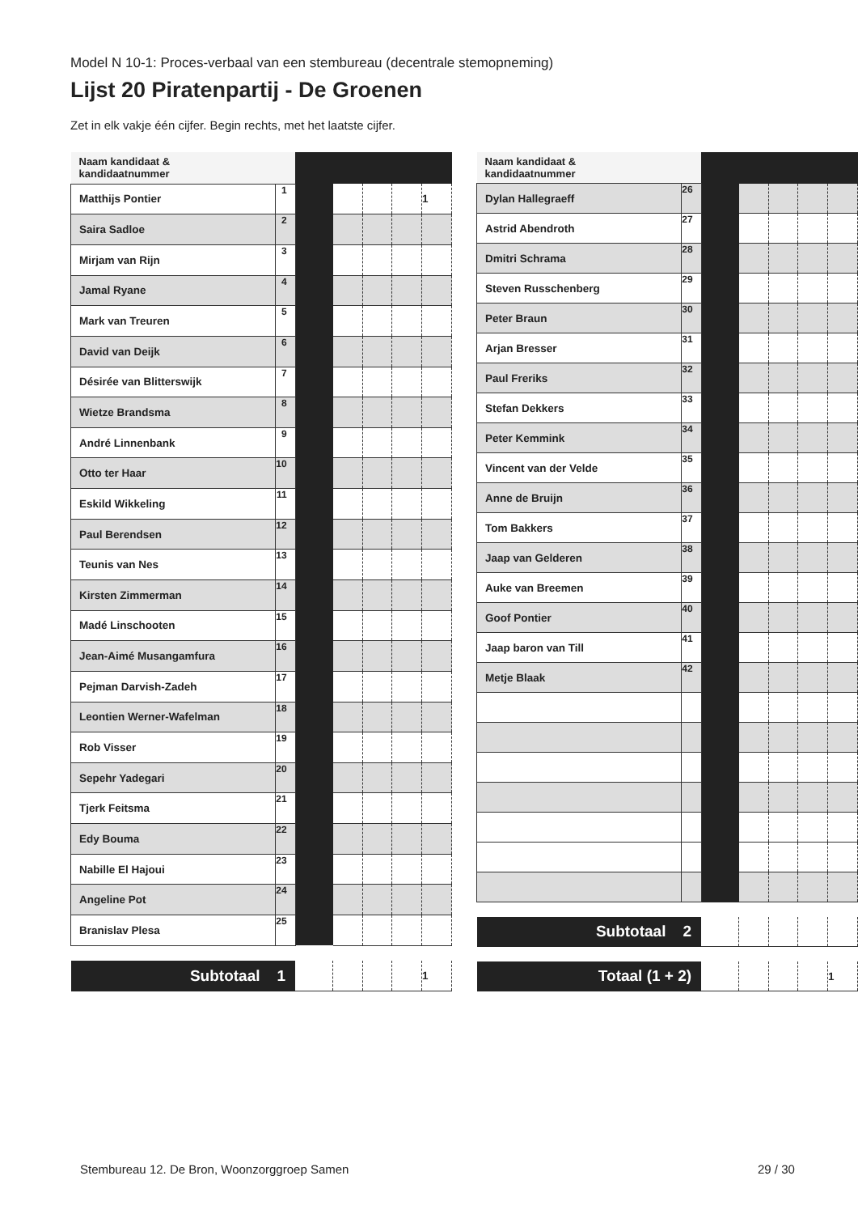Model N 10-1: Proces-verbaal van een stembureau (decentrale stemopneming)
Lijst 20 Piratenpartij - De Groenen
Zet in elk vakje één cijfer. Begin rechts, met het laatste cijfer.
| Naam kandidaat & kandidaatnummer | | | | | | |
| --- | --- | --- | --- | --- | --- | --- |
| Matthijs Pontier | 1 | | | | | 1 |
| Saira Sadloe | 2 | | | | | |
| Mirjam van Rijn | 3 | | | | | |
| Jamal Ryane | 4 | | | | | |
| Mark van Treuren | 5 | | | | | |
| David van Deijk | 6 | | | | | |
| Désirée van Blitterswijk | 7 | | | | | |
| Wietze Brandsma | 8 | | | | | |
| André Linnenbank | 9 | | | | | |
| Otto ter Haar | 10 | | | | | |
| Eskild Wikkeling | 11 | | | | | |
| Paul Berendsen | 12 | | | | | |
| Teunis van Nes | 13 | | | | | |
| Kirsten Zimmerman | 14 | | | | | |
| Madé Linschooten | 15 | | | | | |
| Jean-Aimé Musangamfura | 16 | | | | | |
| Pejman Darvish-Zadeh | 17 | | | | | |
| Leontien Werner-Wafelman | 18 | | | | | |
| Rob Visser | 19 | | | | | |
| Sepehr Yadegari | 20 | | | | | |
| Tjerk Feitsma | 21 | | | | | |
| Edy Bouma | 22 | | | | | |
| Nabille El Hajoui | 23 | | | | | |
| Angeline Pot | 24 | | | | | |
| Branislav Plesa | 25 | | | | | |
| Subtotaal 1 | | | | | | 1 |
| Naam kandidaat & kandidaatnummer | | | | | | |
| --- | --- | --- | --- | --- | --- | --- |
| Dylan Hallegraeff | 26 | | | | | |
| Astrid Abendroth | 27 | | | | | |
| Dmitri Schrama | 28 | | | | | |
| Steven Russchenberg | 29 | | | | | |
| Peter Braun | 30 | | | | | |
| Arjan Bresser | 31 | | | | | |
| Paul Freriks | 32 | | | | | |
| Stefan Dekkers | 33 | | | | | |
| Peter Kemmink | 34 | | | | | |
| Vincent van der Velde | 35 | | | | | |
| Anne de Bruijn | 36 | | | | | |
| Tom Bakkers | 37 | | | | | |
| Jaap van Gelderen | 38 | | | | | |
| Auke van Breemen | 39 | | | | | |
| Goof Pontier | 40 | | | | | |
| Jaap baron van Till | 41 | | | | | |
| Metje Blaak | 42 | | | | | |
| Subtotaal 2 | | | | | | |
| Totaal (1 + 2) | | | | | | 1 |
Stembureau 12. De Bron, Woonzorggroep Samen
29 / 30